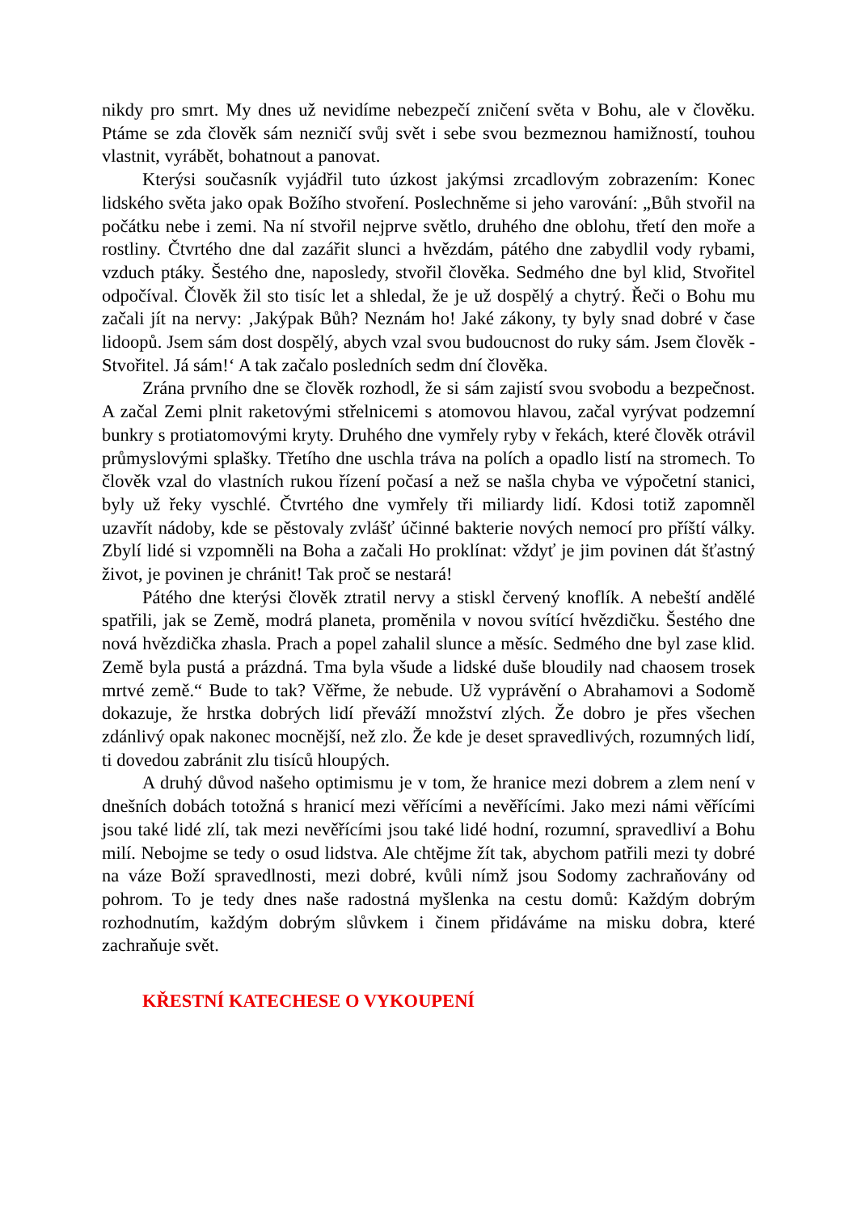nikdy pro smrt. My dnes už nevidíme nebezpečí zničení světa v Bohu, ale v člověku. Ptáme se zda člověk sám nezničí svůj svět i sebe svou bezmeznou hamižností, touhou vlastnit, vyrábět, bohatnout a panovat.
Kterýsi současník vyjádřil tuto úzkost jakýmsi zrcadlovým zobrazením: Konec lidského světa jako opak Božího stvoření. Poslechněme si jeho varování: „Bůh stvořil na počátku nebe i zemi. Na ní stvořil nejprve světlo, druhého dne oblohu, třetí den moře a rostliny. Čtvrtého dne dal zazářit slunci a hvězdám, pátého dne zabydlil vody rybami, vzduch ptáky. Šestého dne, naposledy, stvořil člověka. Sedmého dne byl klid, Stvořitel odpočíval. Člověk žil sto tisíc let a shledal, že je už dospělý a chytrý. Řeči o Bohu mu začali jít na nervy: ‚Jakýpak Bůh? Neznám ho! Jaké zákony, ty byly snad dobré v čase lidoopů. Jsem sám dost dospělý, abych vzal svou budoucnost do ruky sám. Jsem člověk - Stvořitel. Já sám!‘ A tak začalo posledních sedm dní člověka.
Zrána prvního dne se člověk rozhodl, že si sám zajistí svou svobodu a bezpečnost. A začal Zemi plnit raketovými střelnicemi s atomovou hlavou, začal vyrývat podzemní bunkry s protiatomovými kryty. Druhého dne vymřely ryby v řekách, které člověk otrávil průmyslovými splašky. Třetího dne uschla tráva na polích a opadlo listí na stromech. To člověk vzal do vlastních rukou řízení počasí a než se našla chyba ve výpočetní stanici, byly už řeky vyschlé. Čtvrtého dne vymřely tři miliardy lidí. Kdosi totiž zapomněl uzavřít nádoby, kde se pěstovaly zvlášť účinné bakterie nových nemocí pro příští války. Zbylí lidé si vzpomněli na Boha a začali Ho proklínat: vždyť je jim povinen dát šťastný život, je povinen je chránit! Tak proč se nestará!
Pátého dne kterýsi člověk ztratil nervy a stiskl červený knoflík. A nebeští andělé spatřili, jak se Země, modrá planeta, proměnila v novou svítící hvězdičku. Šestého dne nová hvězdička zhasla. Prach a popel zahalil slunce a měsíc. Sedmého dne byl zase klid. Země byla pustá a prázdná. Tma byla všude a lidské duše bloudily nad chaosem trosek mrtvé země.“ Bude to tak? Věřme, že nebude. Už vyprávění o Abrahamovi a Sodomě dokazuje, že hrstka dobrých lidí převáží množství zlých. Že dobro je přes všechen zdánlivý opak nakonec mocnější, než zlo. Že kde je deset spravedlivých, rozumných lidí, ti dovedou zabránit zlu tisíců hloupých.
A druhý důvod našeho optimismu je v tom, že hranice mezi dobrem a zlem není v dnešních dobách totožná s hranicí mezi věřícími a nevěřícími. Jako mezi námi věřícími jsou také lidé zlí, tak mezi nevěřícími jsou také lidé hodní, rozumní, spravedliví a Bohu milí. Nebojme se tedy o osud lidstva. Ale chtějme žít tak, abychom patřili mezi ty dobré na váze Boží spravedlnosti, mezi dobré, kvůli nímž jsou Sodomy zachraňovány od pohrom. To je tedy dnes naše radostná myšlenka na cestu domů: Každým dobrým rozhodnutím, každým dobrým slůvkem i činem přidáváme na misku dobra, které zachraňuje svět.
KŘESTNÍ KATECHESE O VYKOUPENÍ